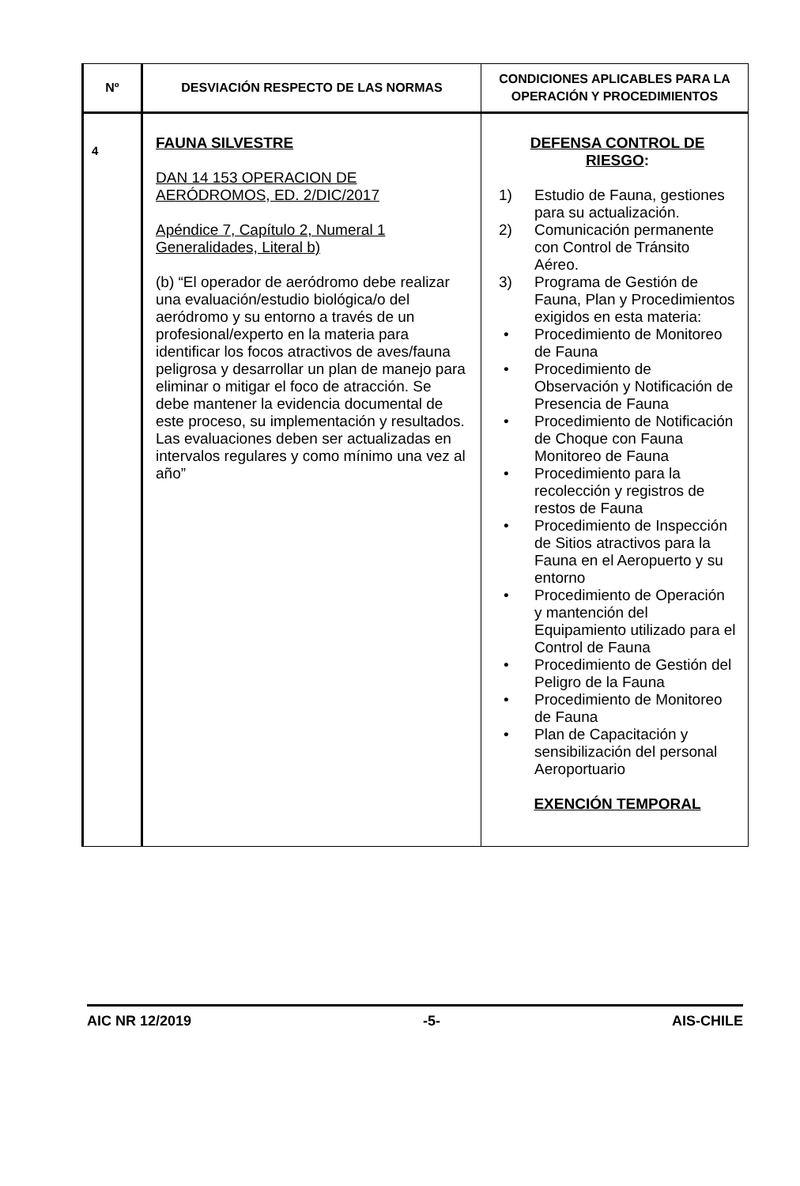| Nº | DESVIACIÓN RESPECTO DE LAS NORMAS | CONDICIONES APLICABLES PARA LA OPERACIÓN Y PROCEDIMIENTOS |
| --- | --- | --- |
| 4 | FAUNA SILVESTRE DAN 14 153 OPERACION DE AERÓDROMOS, ED. 2/DIC/2017 Apéndice 7, Capítulo 2, Numeral 1 Generalidades, Literal b) (b) “El operador de aeródromo debe realizar una evaluación/estudio biológica/o del aeródromo y su entorno a través de un profesional/experto en la materia para identificar los focos atractivos de aves/fauna peligrosa y desarrollar un plan de manejo para eliminar o mitigar el foco de atracción. Se debe mantener la evidencia documental de este proceso, su implementación y resultados. Las evaluaciones deben ser actualizadas en intervalos regulares y como mínimo una vez al año” | DEFENSA CONTROL DE RIESGO : 1) Estudio de Fauna, gestiones para su actualización. 2) Comunicación permanente con Control de Tránsito Aéreo. 3) Programa de Gestión de Fauna, Plan y Procedimientos exigidos en esta materia: • Procedimiento de Monitoreo de Fauna • Procedimiento de Observación y Notificación de Presencia de Fauna • Procedimiento de Notificación de Choque con Fauna Monitoreo de Fauna • Procedimiento para la recolección y registros de restos de Fauna • Procedimiento de Inspección de Sitios atractivos para la Fauna en el Aeropuerto y su entorno • Procedimiento de Operación y mantención del Equipamiento utilizado para el Control de Fauna • Procedimiento de Gestión del Peligro de la Fauna • Procedimiento de Monitoreo de Fauna • Plan de Capacitación y sensibilización del personal Aeroportuario EXENCIÓN TEMPORAL |
AIC NR 12/2019 -5- AIS-CHILE